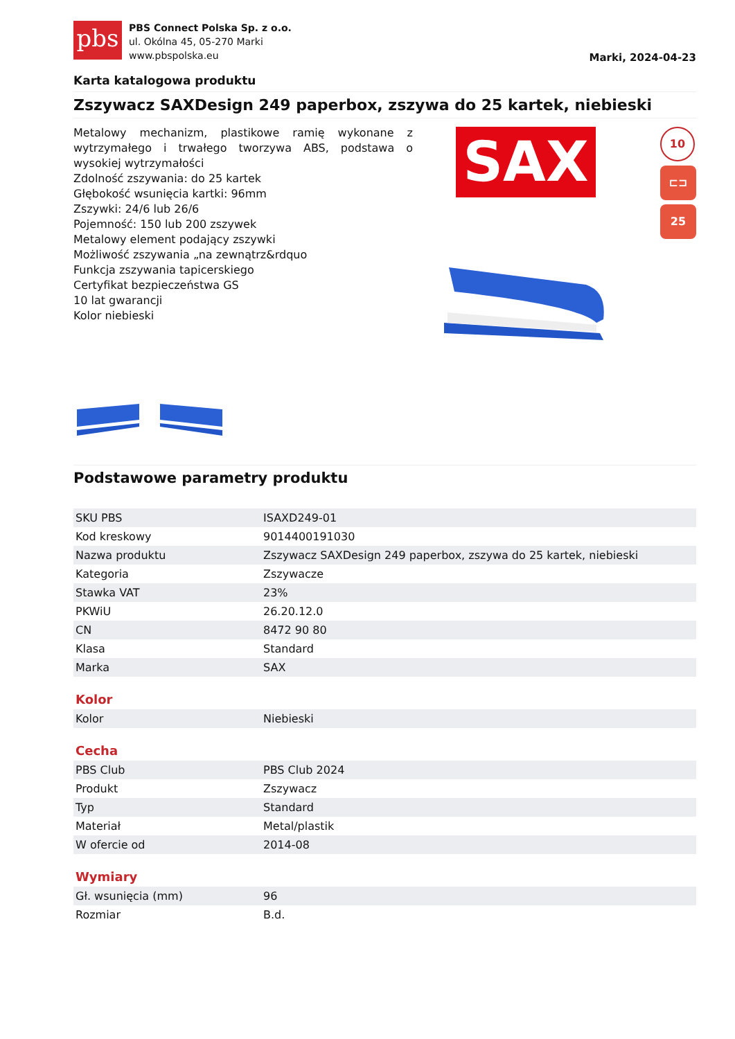pbs
PBS Connect Polska Sp. z o.o.
ul. Okólna 45, 05-270 Marki
www.pbspolska.eu
Marki, 2024-04-23
Karta katalogowa produktu
Zszywacz SAXDesign 249 paperbox, zszywa do 25 kartek, niebieski
Metalowy mechanizm, plastikowe ramię wykonane z wytrzymałego i trwałego tworzywa ABS, podstawa o wysokiej wytrzymałości
Zdolność zszywania: do 25 kartek
Głębokość wsunięcia kartki: 96mm
Zszywki: 24/6 lub 26/6
Pojemność: 150 lub 200 zszywek
Metalowy element podający zszywki
Możliwość zszywania „na zewnątrz&rdquo
Funkcja zszywania tapicerskiego
Certyfikat bezpieczeństwa GS
10 lat gwarancji
Kolor niebieski
SAX
10
⊏⊐
25
Podstawowe parametry produktu
| SKU PBS | ISAXD249-01 |
| Kod kreskowy | 9014400191030 |
| Nazwa produktu | Zszywacz SAXDesign 249 paperbox, zszywa do 25 kartek, niebieski |
| Kategoria | Zszywacze |
| Stawka VAT | 23% |
| PKWiU | 26.20.12.0 |
| CN | 8472 90 80 |
| Klasa | Standard |
| Marka | SAX |
Kolor
| Kolor | Niebieski |
Cecha
| PBS Club | PBS Club 2024 |
| Produkt | Zszywacz |
| Typ | Standard |
| Materiał | Metal/plastik |
| W ofercie od | 2014-08 |
Wymiary
| Gł. wsunięcia (mm) | 96 |
| Rozmiar | B.d. |